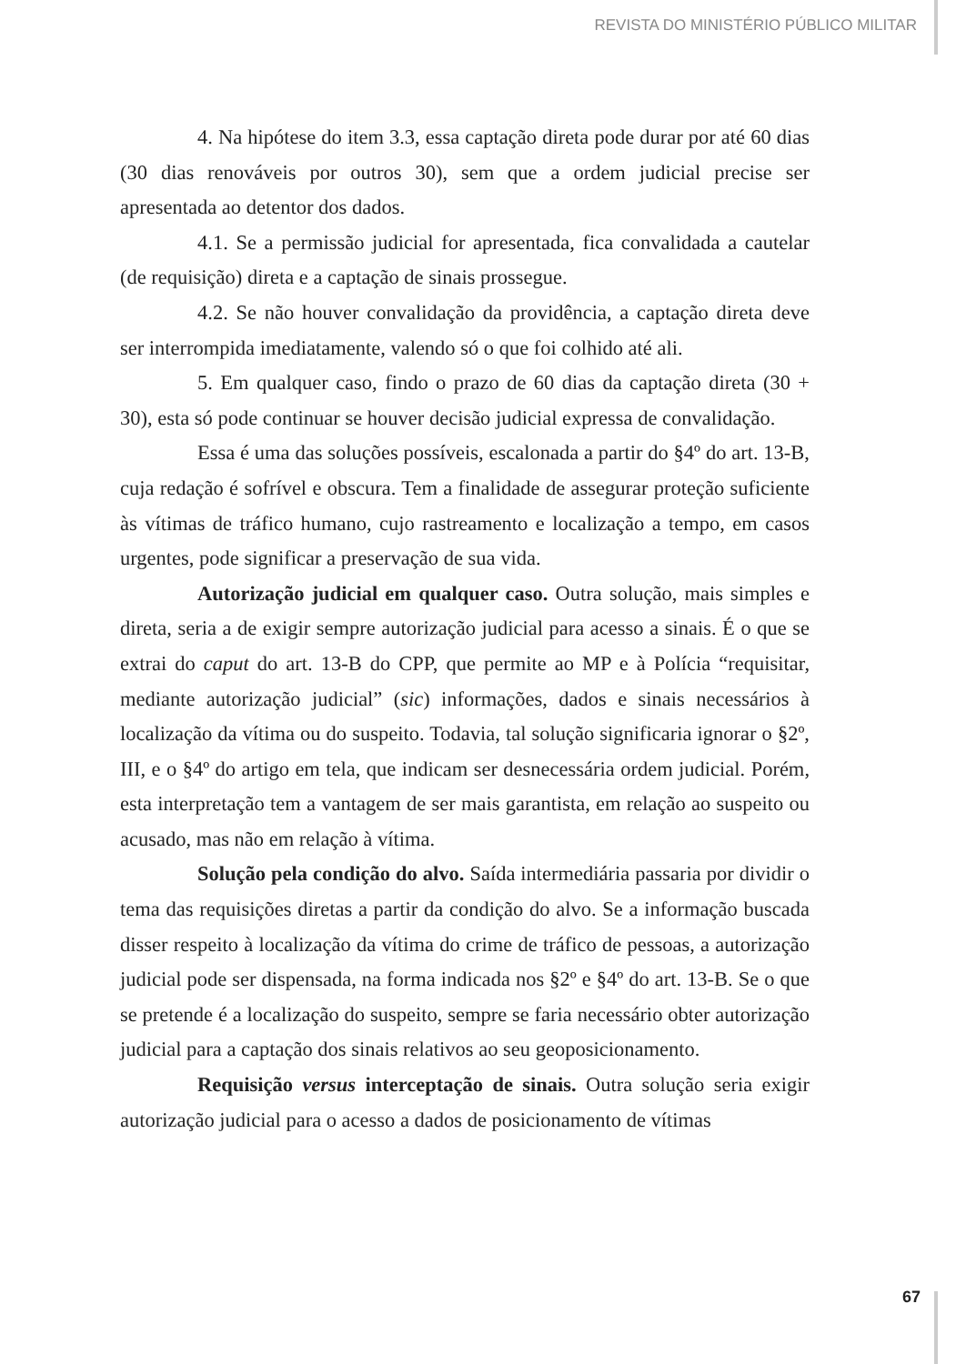REVISTA DO MINISTÉRIO PÚBLICO MILITAR
4. Na hipótese do item 3.3, essa captação direta pode durar por até 60 dias (30 dias renováveis por outros 30), sem que a ordem judicial precise ser apresentada ao detentor dos dados.
4.1. Se a permissão judicial for apresentada, fica convalidada a cautelar (de requisição) direta e a captação de sinais prossegue.
4.2. Se não houver convalidação da providência, a captação direta deve ser interrompida imediatamente, valendo só o que foi colhido até ali.
5. Em qualquer caso, findo o prazo de 60 dias da captação direta (30 + 30), esta só pode continuar se houver decisão judicial expressa de convalidação.
Essa é uma das soluções possíveis, escalonada a partir do §4º do art. 13-B, cuja redação é sofrível e obscura. Tem a finalidade de assegurar proteção suficiente às vítimas de tráfico humano, cujo rastreamento e localização a tempo, em casos urgentes, pode significar a preservação de sua vida.
Autorização judicial em qualquer caso. Outra solução, mais simples e direta, seria a de exigir sempre autorização judicial para acesso a sinais. É o que se extrai do caput do art. 13-B do CPP, que permite ao MP e à Polícia “requisitar, mediante autorização judicial” (sic) informações, dados e sinais necessários à localização da vítima ou do suspeito. Todavia, tal solução significaria ignorar o §2º, III, e o §4º do artigo em tela, que indicam ser desnecessária ordem judicial. Porém, esta interpretação tem a vantagem de ser mais garantista, em relação ao suspeito ou acusado, mas não em relação à vítima.
Solução pela condição do alvo. Saída intermediária passaria por dividir o tema das requisições diretas a partir da condição do alvo. Se a informação buscada disser respeito à localização da vítima do crime de tráfico de pessoas, a autorização judicial pode ser dispensada, na forma indicada nos §2º e §4º do art. 13-B. Se o que se pretende é a localização do suspeito, sempre se faria necessário obter autorização judicial para a captação dos sinais relativos ao seu geoposicionamento.
Requisição versus interceptação de sinais. Outra solução seria exigir autorização judicial para o acesso a dados de posicionamento de vítimas
67